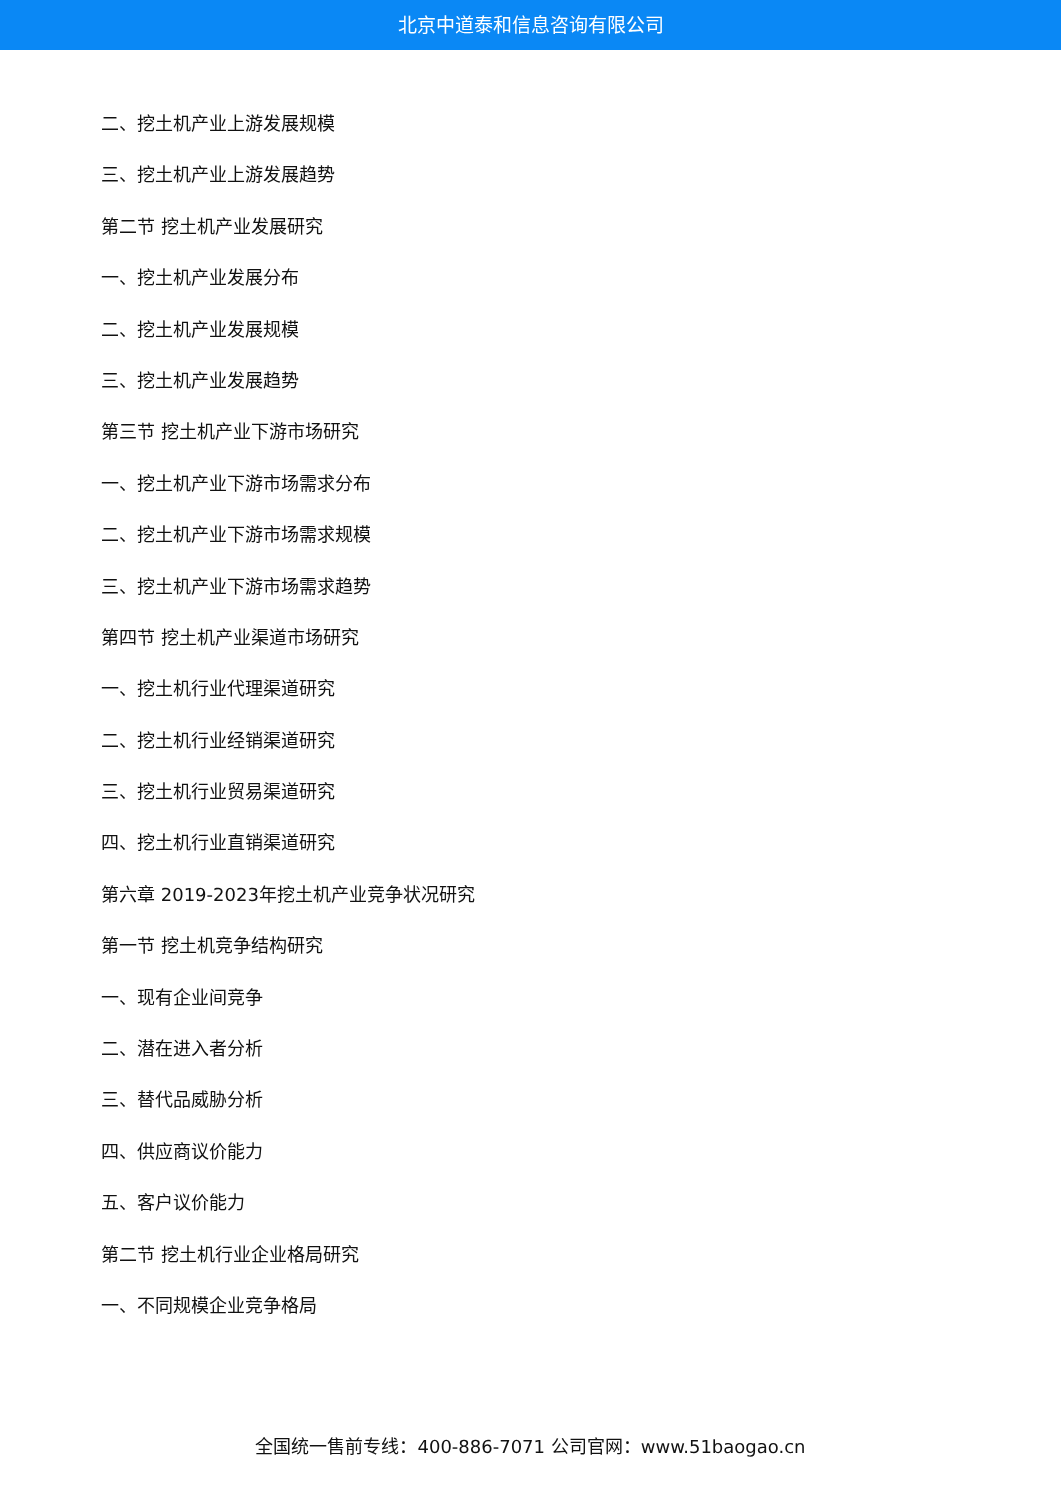北京中道泰和信息咨询有限公司
二、挖土机产业上游发展规模
三、挖土机产业上游发展趋势
第二节 挖土机产业发展研究
一、挖土机产业发展分布
二、挖土机产业发展规模
三、挖土机产业发展趋势
第三节 挖土机产业下游市场研究
一、挖土机产业下游市场需求分布
二、挖土机产业下游市场需求规模
三、挖土机产业下游市场需求趋势
第四节 挖土机产业渠道市场研究
一、挖土机行业代理渠道研究
二、挖土机行业经销渠道研究
三、挖土机行业贸易渠道研究
四、挖土机行业直销渠道研究
第六章 2019-2023年挖土机产业竞争状况研究
第一节 挖土机竞争结构研究
一、现有企业间竞争
二、潜在进入者分析
三、替代品威胁分析
四、供应商议价能力
五、客户议价能力
第二节 挖土机行业企业格局研究
一、不同规模企业竞争格局
全国统一售前专线：400-886-7071 公司官网：www.51baogao.cn